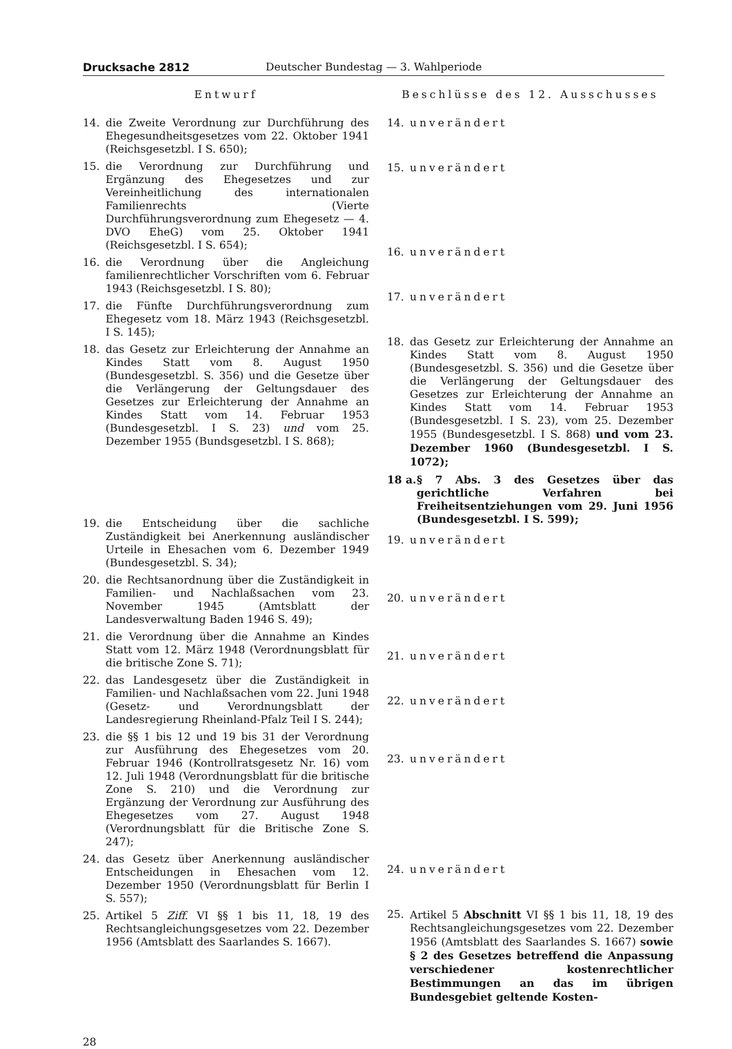Drucksache 2812 Deutscher Bundestag — 3. Wahlperiode
Entwurf
14. die Zweite Verordnung zur Durchführung des Ehegesundheitsgesetzes vom 22. Oktober 1941 (Reichsgesetzbl. I S. 650);
15. die Verordnung zur Durchführung und Ergänzung des Ehegesetzes und zur Vereinheitlichung des internationalen Familienrechts (Vierte Durchführungsverordnung zum Ehegesetz — 4. DVO EheG) vom 25. Oktober 1941 (Reichsgesetzbl. I S. 654);
16. die Verordnung über die Angleichung familienrechtlicher Vorschriften vom 6. Februar 1943 (Reichsgesetzbl. I S. 80);
17. die Fünfte Durchführungsverordnung zum Ehegesetz vom 18. März 1943 (Reichsgesetzbl. I S. 145);
18. das Gesetz zur Erleichterung der Annahme an Kindes Statt vom 8. August 1950 (Bundesgesetzbl. S. 356) und die Gesetze über die Verlängerung der Geltungsdauer des Gesetzes zur Erleichterung der Annahme an Kindes Statt vom 14. Februar 1953 (Bundesgesetzbl. I S. 23) und vom 25. Dezember 1955 (Bundsgesetzbl. I S. 868);
19. die Entscheidung über die sachliche Zuständigkeit bei Anerkennung ausländischer Urteile in Ehesachen vom 6. Dezember 1949 (Bundesgesetzbl. S. 34);
20. die Rechtsanordnung über die Zuständigkeit in Familien- und Nachlaßsachen vom 23. November 1945 (Amtsblatt der Landesverwaltung Baden 1946 S. 49);
21. die Verordnung über die Annahme an Kindes Statt vom 12. März 1948 (Verordnungsblatt für die britische Zone S. 71);
22. das Landesgesetz über die Zuständigkeit in Familien- und Nachlaßsachen vom 22. Juni 1948 (Gesetz- und Verordnungsblatt der Landesregierung Rheinland-Pfalz Teil I S. 244);
23. die §§ 1 bis 12 und 19 bis 31 der Verordnung zur Ausführung des Ehegesetzes vom 20. Februar 1946 (Kontrollratsgesetz Nr. 16) vom 12. Juli 1948 (Verordnungsblatt für die britische Zone S. 210) und die Verordnung zur Ergänzung der Verordnung zur Ausführung des Ehegesetzes vom 27. August 1948 (Verordnungsblatt für die Britische Zone S. 247);
24. das Gesetz über Anerkennung ausländischer Entscheidungen in Ehesachen vom 12. Dezember 1950 (Verordnungsblatt für Berlin I S. 557);
25. Artikel 5 Ziff. VI §§ 1 bis 11, 18, 19 des Rechtsangleichungsgesetzes vom 22. Dezember 1956 (Amtsblatt des Saarlandes S. 1667).
Beschlüsse des 12. Ausschusses
14. unverändert
15. unverändert
16. unverändert
17. unverändert
18. das Gesetz zur Erleichterung der Annahme an Kindes Statt vom 8. August 1950 (Bundesgesetzbl. S. 356) und die Gesetze über die Verlängerung der Geltungsdauer des Gesetzes zur Erleichterung der Annahme an Kindes Statt vom 14. Februar 1953 (Bundesgesetzbl. I S. 23), vom 25. Dezember 1955 (Bundesgesetzbl. I S. 868) und vom 23. Dezember 1960 (Bundesgesetzbl. I S. 1072);
18 a. § 7 Abs. 3 des Gesetzes über das gerichtliche Verfahren bei Freiheitsentziehungen vom 29. Juni 1956 (Bundesgesetzbl. I S. 599);
19. unverändert
20. unverändert
21. unverändert
22. unverändert
23. unverändert
24. unverändert
25. Artikel 5 Abschnitt VI §§ 1 bis 11, 18, 19 des Rechtsangleichungsgesetzes vom 22. Dezember 1956 (Amtsblatt des Saarlandes S. 1667) sowie § 2 des Gesetzes betreffend die Anpassung verschiedener kostenrechtlicher Bestimmungen an das im übrigen Bundesgebiet geltende Kosten-
28